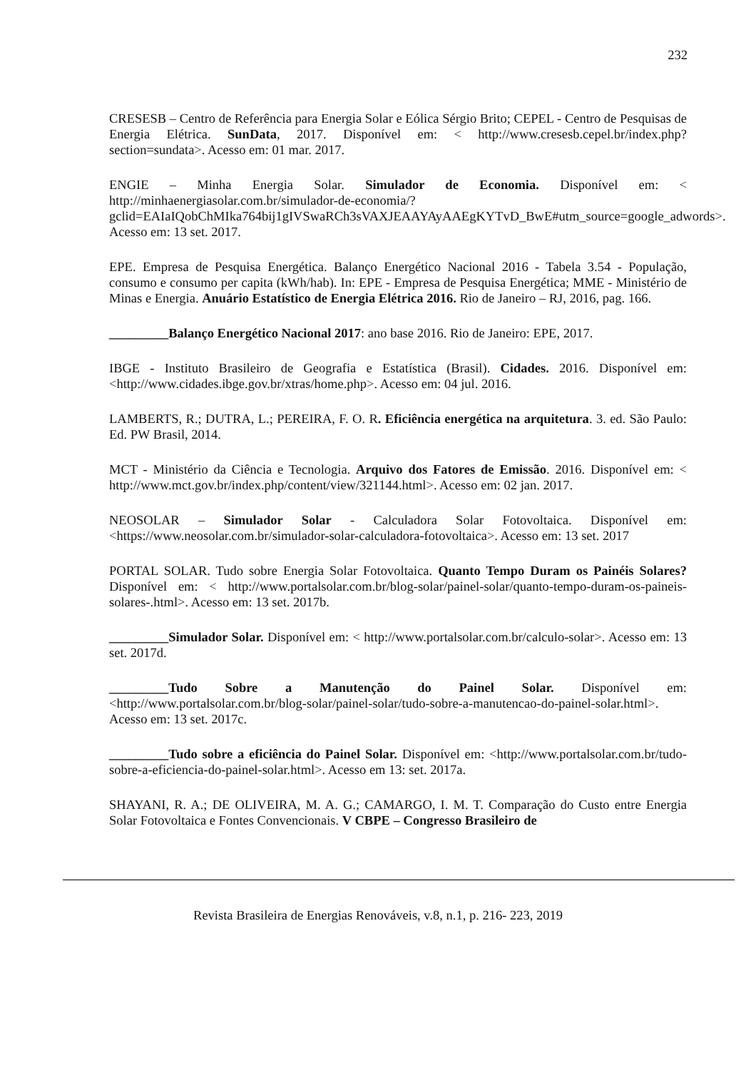232
CRESESB – Centro de Referência para Energia Solar e Eólica Sérgio Brito; CEPEL - Centro de Pesquisas de Energia Elétrica. SunData, 2017. Disponível em: < http://www.cresesb.cepel.br/index.php?section=sundata>. Acesso em: 01 mar. 2017.
ENGIE – Minha Energia Solar. Simulador de Economia. Disponível em: < http://minhaenergiasolar.com.br/simulador-de-economia/?gclid=EAIaIQobChMIka764bij1gIVSwaRCh3sVAXJEAAYAyAAEgKYTvD_BwE#utm_source=google_adwords>. Acesso em: 13 set. 2017.
EPE. Empresa de Pesquisa Energética. Balanço Energético Nacional 2016 - Tabela 3.54 - População, consumo e consumo per capita (kWh/hab). In: EPE - Empresa de Pesquisa Energética; MME - Ministério de Minas e Energia. Anuário Estatístico de Energia Elétrica 2016. Rio de Janeiro – RJ, 2016, pag. 166.
_________Balanço Energético Nacional 2017: ano base 2016. Rio de Janeiro: EPE, 2017.
IBGE - Instituto Brasileiro de Geografia e Estatística (Brasil). Cidades. 2016. Disponível em: <http://www.cidades.ibge.gov.br/xtras/home.php>. Acesso em: 04 jul. 2016.
LAMBERTS, R.; DUTRA, L.; PEREIRA, F. O. R. Eficiência energética na arquitetura. 3. ed. São Paulo: Ed. PW Brasil, 2014.
MCT - Ministério da Ciência e Tecnologia. Arquivo dos Fatores de Emissão. 2016. Disponível em: < http://www.mct.gov.br/index.php/content/view/321144.html>. Acesso em: 02 jan. 2017.
NEOSOLAR – Simulador Solar - Calculadora Solar Fotovoltaica. Disponível em: <https://www.neosolar.com.br/simulador-solar-calculadora-fotovoltaica>. Acesso em: 13 set. 2017
PORTAL SOLAR. Tudo sobre Energia Solar Fotovoltaica. Quanto Tempo Duram os Painéis Solares? Disponível em: < http://www.portalsolar.com.br/blog-solar/painel-solar/quanto-tempo-duram-os-paineis-solares-.html>. Acesso em: 13 set. 2017b.
_________Simulador Solar. Disponível em: < http://www.portalsolar.com.br/calculo-solar>. Acesso em: 13 set. 2017d.
_________Tudo Sobre a Manutenção do Painel Solar. Disponível em: <http://www.portalsolar.com.br/blog-solar/painel-solar/tudo-sobre-a-manutencao-do-painel-solar.html>. Acesso em: 13 set. 2017c.
_________Tudo sobre a eficiência do Painel Solar. Disponível em: <http://www.portalsolar.com.br/tudo-sobre-a-eficiencia-do-painel-solar.html>. Acesso em 13: set. 2017a.
SHAYANI, R. A.; DE OLIVEIRA, M. A. G.; CAMARGO, I. M. T. Comparação do Custo entre Energia Solar Fotovoltaica e Fontes Convencionais. V CBPE – Congresso Brasileiro de
Revista Brasileira de Energias Renováveis, v.8, n.1, p. 216- 223, 2019